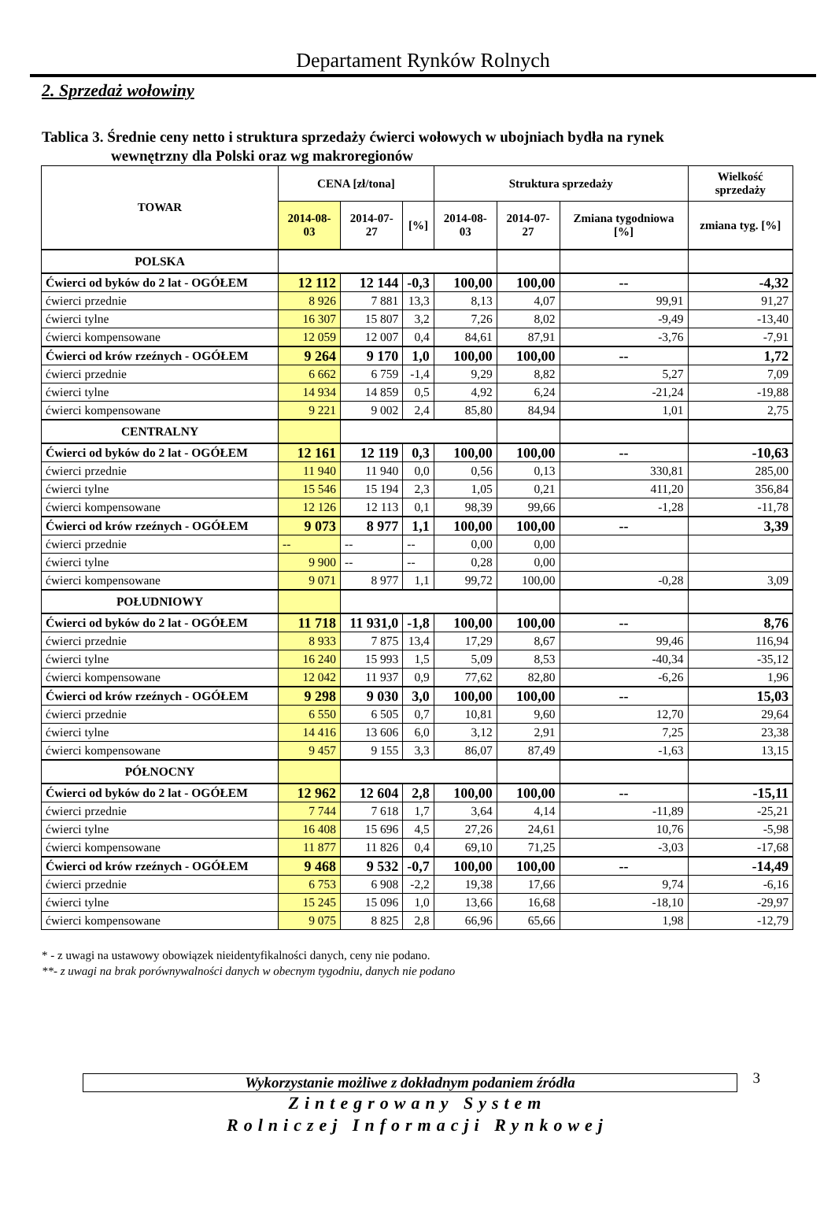Departament Rynków Rolnych
2. Sprzedaż wołowiny
Tablica 3. Średnie ceny netto i struktura sprzedaży ćwierci wołowych w ubojniach bydła na rynek
wewnętrzny dla Polski oraz wg makroregionów
| TOWAR | CENA [zł/tona] | | | Struktura sprzedaży | | | Wielkość sprzedaży |
| --- | --- | --- | --- | --- | --- | --- | --- |
| | 2014-08-03 | 2014-07-27 | [%] | 2014-08-03 | 2014-07-27 | Zmiana tygodniowa [%] | zmiana tyg. [%] |
| POLSKA | | | | | | | |
| Ćwierci od byków do 2 lat - OGÓŁEM | 12 112 | 12 144 | -0,3 | 100,00 | 100,00 | -- | -4,32 |
| ćwierci przednie | 8 926 | 7 881 | 13,3 | 8,13 | 4,07 | 99,91 | 91,27 |
| ćwierci tylne | 16 307 | 15 807 | 3,2 | 7,26 | 8,02 | -9,49 | -13,40 |
| ćwierci kompensowane | 12 059 | 12 007 | 0,4 | 84,61 | 87,91 | -3,76 | -7,91 |
| Ćwierci od krów rzeźnych - OGÓŁEM | 9 264 | 9 170 | 1,0 | 100,00 | 100,00 | -- | 1,72 |
| ćwierci przednie | 6 662 | 6 759 | -1,4 | 9,29 | 8,82 | 5,27 | 7,09 |
| ćwierci tylne | 14 934 | 14 859 | 0,5 | 4,92 | 6,24 | -21,24 | -19,88 |
| ćwierci kompensowane | 9 221 | 9 002 | 2,4 | 85,80 | 84,94 | 1,01 | 2,75 |
| CENTRALNY | | | | | | | |
| Ćwierci od byków do 2 lat - OGÓŁEM | 12 161 | 12 119 | 0,3 | 100,00 | 100,00 | -- | -10,63 |
| ćwierci przednie | 11 940 | 11 940 | 0,0 | 0,56 | 0,13 | 330,81 | 285,00 |
| ćwierci tylne | 15 546 | 15 194 | 2,3 | 1,05 | 0,21 | 411,20 | 356,84 |
| ćwierci kompensowane | 12 126 | 12 113 | 0,1 | 98,39 | 99,66 | -1,28 | -11,78 |
| Ćwierci od krów rzeźnych - OGÓŁEM | 9 073 | 8 977 | 1,1 | 100,00 | 100,00 | -- | 3,39 |
| ćwierci przednie | -- | -- | -- | 0,00 | 0,00 | | |
| ćwierci tylne | 9 900 | -- | -- | 0,28 | 0,00 | | |
| ćwierci kompensowane | 9 071 | 8 977 | 1,1 | 99,72 | 100,00 | -0,28 | 3,09 |
| POŁUDNIOWY | | | | | | | |
| Ćwierci od byków do 2 lat - OGÓŁEM | 11 718 | 11 931,0 | -1,8 | 100,00 | 100,00 | -- | 8,76 |
| ćwierci przednie | 8 933 | 7 875 | 13,4 | 17,29 | 8,67 | 99,46 | 116,94 |
| ćwierci tylne | 16 240 | 15 993 | 1,5 | 5,09 | 8,53 | -40,34 | -35,12 |
| ćwierci kompensowane | 12 042 | 11 937 | 0,9 | 77,62 | 82,80 | -6,26 | 1,96 |
| Ćwierci od krów rzeźnych - OGÓŁEM | 9 298 | 9 030 | 3,0 | 100,00 | 100,00 | -- | 15,03 |
| ćwierci przednie | 6 550 | 6 505 | 0,7 | 10,81 | 9,60 | 12,70 | 29,64 |
| ćwierci tylne | 14 416 | 13 606 | 6,0 | 3,12 | 2,91 | 7,25 | 23,38 |
| ćwierci kompensowane | 9 457 | 9 155 | 3,3 | 86,07 | 87,49 | -1,63 | 13,15 |
| PÓŁNOCNY | | | | | | | |
| Ćwierci od byków do 2 lat - OGÓŁEM | 12 962 | 12 604 | 2,8 | 100,00 | 100,00 | -- | -15,11 |
| ćwierci przednie | 7 744 | 7 618 | 1,7 | 3,64 | 4,14 | -11,89 | -25,21 |
| ćwierci tylne | 16 408 | 15 696 | 4,5 | 27,26 | 24,61 | 10,76 | -5,98 |
| ćwierci kompensowane | 11 877 | 11 826 | 0,4 | 69,10 | 71,25 | -3,03 | -17,68 |
| Ćwierci od krów rzeźnych - OGÓŁEM | 9 468 | 9 532 | -0,7 | 100,00 | 100,00 | -- | -14,49 |
| ćwierci przednie | 6 753 | 6 908 | -2,2 | 19,38 | 17,66 | 9,74 | -6,16 |
| ćwierci tylne | 15 245 | 15 096 | 1,0 | 13,66 | 16,68 | -18,10 | -29,97 |
| ćwierci kompensowane | 9 075 | 8 825 | 2,8 | 66,96 | 65,66 | 1,98 | -12,79 |
* - z uwagi na ustawowy obowiązek nieidentyfikalności danych, ceny nie podano.
**- z uwagi na brak porównywalności danych w obecnym tygodniu, danych nie podano
Wykorzystanie możliwe z dokładnym podaniem źródła 3
Zintegrowany System
Rolniczej Informacji Rynkowej